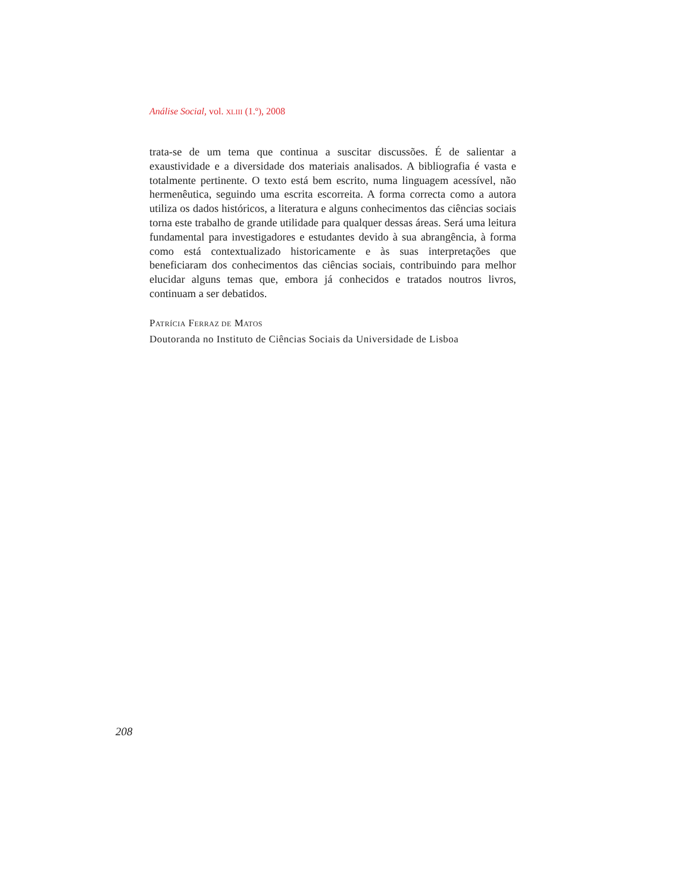Análise Social, vol. XLIII (1.º), 2008
trata-se de um tema que continua a suscitar discussões. É de salientar a exaustividade e a diversidade dos materiais analisados. A bibliografia é vasta e totalmente pertinente. O texto está bem escrito, numa linguagem acessível, não hermenêutica, seguindo uma escrita escorreita. A forma correcta como a autora utiliza os dados históricos, a literatura e alguns conhecimentos das ciências sociais torna este trabalho de grande utilidade para qualquer dessas áreas. Será uma leitura fundamental para investigadores e estudantes devido à sua abrangência, à forma como está contextualizado historicamente e às suas interpretações que beneficiaram dos conhecimentos das ciências sociais, contribuindo para melhor elucidar alguns temas que, embora já conhecidos e tratados noutros livros, continuam a ser debatidos.
PATRÍCIA FERRAZ DE MATOS
Doutoranda no Instituto de Ciências Sociais da Universidade de Lisboa
208